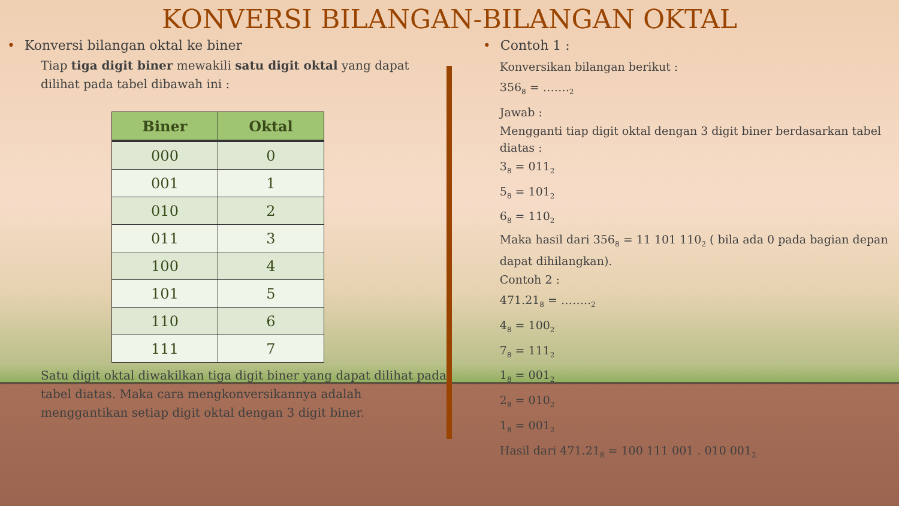KONVERSI BILANGAN-BILANGAN OKTAL
• Konversi bilangan oktal ke biner
Tiap tiga digit biner mewakili satu digit oktal yang dapat dilihat pada tabel dibawah ini :
| Biner | Oktal |
| --- | --- |
| 000 | 0 |
| 001 | 1 |
| 010 | 2 |
| 011 | 3 |
| 100 | 4 |
| 101 | 5 |
| 110 | 6 |
| 111 | 7 |
Satu digit oktal diwakilkan tiga digit biner yang dapat dilihat pada tabel diatas. Maka cara mengkonversikannya adalah menggantikan setiap digit oktal dengan 3 digit biner.
• Contoh 1 :
Konversikan bilangan berikut :
356<sub>8</sub> = …….<sub>2</sub>
Jawab :
Mengganti tiap digit oktal dengan 3 digit biner berdasarkan tabel diatas :
3<sub>8</sub> = 011<sub>2</sub>
5<sub>8</sub> = 101<sub>2</sub>
6<sub>8</sub> = 110<sub>2</sub>
Maka hasil dari 356<sub>8</sub> = 11 101 110<sub>2</sub> ( bila ada 0 pada bagian depan dapat dihilangkan).
Contoh 2 :
471.21<sub>8</sub> = ……..<sub>2</sub>
4<sub>8</sub> = 100<sub>2</sub>
7<sub>8</sub> = 111<sub>2</sub>
1<sub>8</sub> = 001<sub>2</sub>
2<sub>8</sub> = 010<sub>2</sub>
1<sub>8</sub> = 001<sub>2</sub>
Hasil dari 471.21<sub>8</sub> = 100 111 001 . 010 001<sub>2</sub>